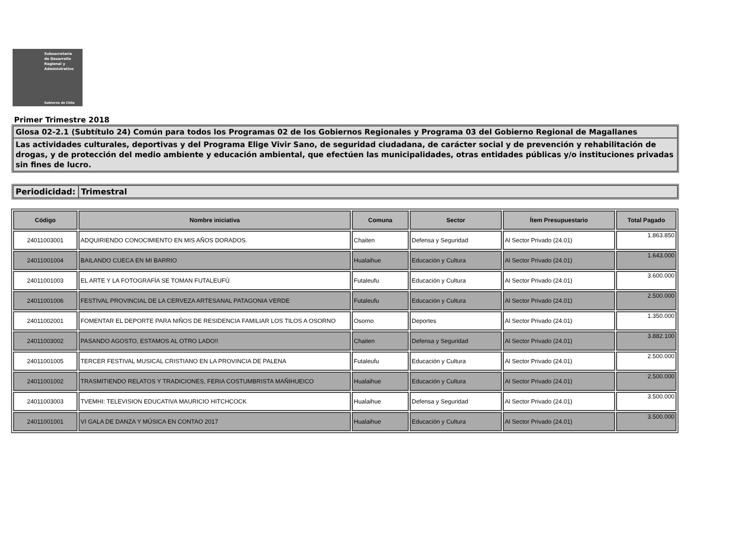Subsecretaría
de Desarrollo
Regional y
Administrativo
Gobierno de Chile
Primer Trimestre 2018
Glosa 02-2.1 (Subtítulo 24) Común para todos los Programas 02 de los Gobiernos Regionales y Programa 03 del Gobierno Regional de Magallanes
Las actividades culturales, deportivas y del Programa Elige Vivir Sano, de seguridad ciudadana, de carácter social y de prevención y rehabilitación de drogas, y de protección del medio ambiente y educación ambiental, que efectúen las municipalidades, otras entidades públicas y/o instituciones privadas sin fines de lucro.
Periodicidad:
Trimestral
| Código | Nombre iniciativa | Comuna | Sector | Ítem Presupuestario | Total Pagado |
| --- | --- | --- | --- | --- | --- |
| 24011003001 | ADQUIRIENDO CONOCIMIENTO EN MIS AÑOS DORADOS. | Chaiten | Defensa y Seguridad | Al Sector Privado (24.01) | 1.863.850 |
| 24011001004 | BAILANDO CUECA EN MI BARRIO | Hualaihue | Educación y Cultura | Al Sector Privado (24.01) | 1.643.000 |
| 24011001003 | EL ARTE Y LA FOTOGRAFÍA SE TOMAN FUTALEUFÚ | Futaleufu | Educación y Cultura | Al Sector Privado (24.01) | 3.600.000 |
| 24011001006 | FESTIVAL PROVINCIAL DE LA CERVEZA ARTESANAL PATAGONIA VERDE | Futaleufu | Educación y Cultura | Al Sector Privado (24.01) | 2.500.000 |
| 24011002001 | FOMENTAR EL DEPORTE PARA NIÑOS DE RESIDENCIA FAMILIAR LOS TILOS A OSORNO | Osorno | Deportes | Al Sector Privado (24.01) | 1.350.000 |
| 24011003002 | PASANDO AGOSTO, ESTAMOS AL OTRO LADO!! | Chaiten | Defensa y Seguridad | Al Sector Privado (24.01) | 3.882.100 |
| 24011001005 | TERCER FESTIVAL MUSICAL CRISTIANO EN LA PROVINCIA DE PALENA | Futaleufu | Educación y Cultura | Al Sector Privado (24.01) | 2.500.000 |
| 24011001002 | TRASMITIENDO RELATOS Y TRADICIONES, FERIA COSTUMBRISTA MAÑIHUEICO | Hualaihue | Educación y Cultura | Al Sector Privado (24.01) | 2.500.000 |
| 24011003003 | TVEMHI: TELEVISION EDUCATIVA MAURICIO HITCHCOCK | Hualaihue | Defensa y Seguridad | Al Sector Privado (24.01) | 3.500.000 |
| 24011001001 | VI GALA DE DANZA Y MÚSICA EN CONTAO 2017 | Hualaihue | Educación y Cultura | Al Sector Privado (24.01) | 3.500.000 |